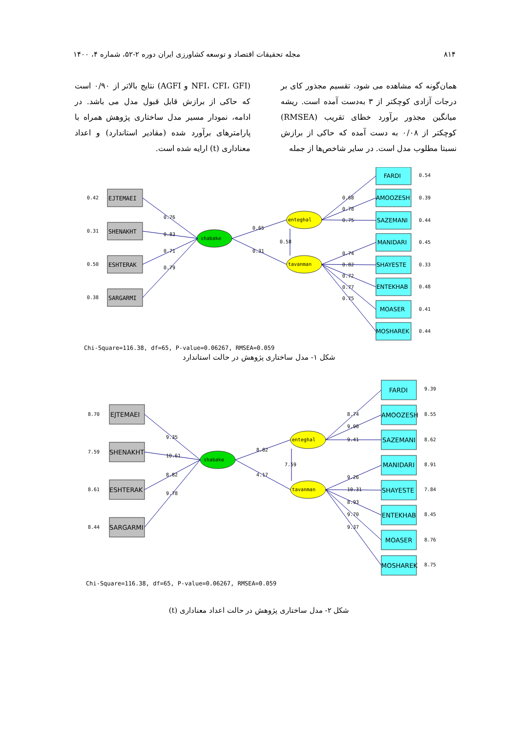۸۱۴ مجله تحقیقات اقتصاد و توسعه کشاورزی ایران دوره ۲-۵۲، شماره ۴، ۱۴۰۰
همان‌گونه که مشاهده می شود، تقسیم مجذور کای بر درجات آزادی کوچکتر از ۳ به‌دست آمده است. ریشه میانگین مجذور برآورد خطای تقریب (RMSEA) کوچکتر از ۰/۰۸ به دست آمده که حاکی از برازش نسبتا مطلوب مدل است. در سایر شاخص‌ها از جمله
(NFI، CFI، GFI و AGFI) نتایج بالاتر از ۰/۹۰ است که حاکی از برازش قابل قبول مدل می باشد. در ادامه، نمودار مسیر مدل ساختاری پژوهش همراه با پارامترهای برآورد شده (مقادیر استاندارد) و اعداد معناداری (t) ارایه شده است.
EJTEMAEI
SHENAKHT
ESHTERAK
SARGARMI
0.42
0.31
0.50
0.38
shabake
enteghal
tavanman
0.76
0.83
0.71
0.79
0.65
0.31
0.58
FARDI
AMOOZESH
SAZEMANI
MANIDARI
SHAYESTE
ENTEKHAB
MOASER
MOSHAREK
0.68
0.78
0.75
0.74
0.82
0.72
0.77
0.75
0.54
0.39
0.44
0.45
0.33
0.48
0.41
0.44
Chi-Square=116.38, df=65, P-value=0.06267, RMSEA=0.059
شکل ۱- مدل ساختاری پژوهش در حالت استاندارد
EJTEMAEI
SHENAKHT
ESHTERAK
SARGARMI
8.70
7.59
8.61
8.44
shabake
enteghal
tavanman
9.35
10.61
8.82
9.78
8.82
4.17
7.59
FARDI
AMOOZESH
SAZEMANI
MANIDARI
SHAYESTE
ENTEKHAB
MOASER
MOSHAREK
8.74
9.90
9.41
9.26
10.31
8.93
9.70
9.37
9.39
8.55
8.62
8.91
7.84
8.45
8.76
8.75
Chi-Square=116.38, df=65, P-value=0.06267, RMSEA=0.059
شکل ۲- مدل ساختاری پژوهش در حالت اعداد معناداری (t)